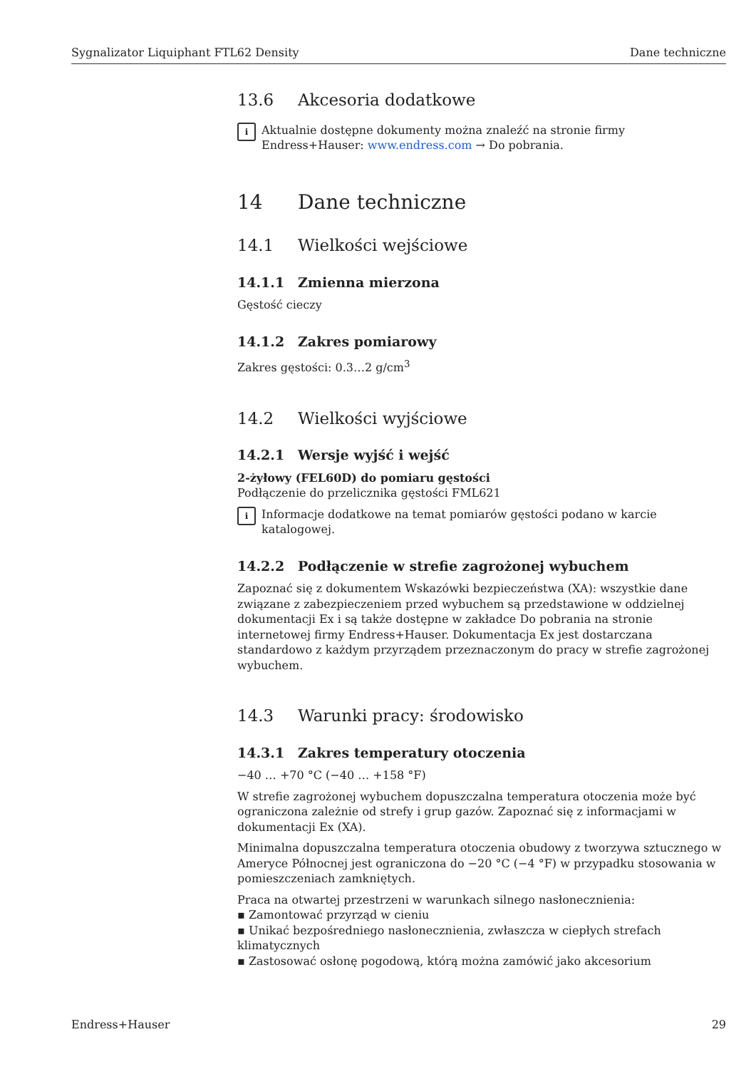Sygnalizator Liquiphant FTL62 Density Dane techniczne
13.6 Akcesoria dodatkowe
i
Aktualnie dostępne dokumenty można znaleźć na stronie firmy Endress+Hauser: www.endress.com → Do pobrania.
14 Dane techniczne
14.1 Wielkości wejściowe
14.1.1 Zmienna mierzona
Gęstość cieczy
14.1.2 Zakres pomiarowy
Zakres gęstości: 0.3…2 g/cm<sup>3</sup>
14.2 Wielkości wyjściowe
14.2.1 Wersje wyjść i wejść
2-żyłowy (FEL60D) do pomiaru gęstości
Podłączenie do przelicznika gęstości FML621
i
Informacje dodatkowe na temat pomiarów gęstości podano w karcie katalogowej.
14.2.2 Podłączenie w strefie zagrożonej wybuchem
Zapoznać się z dokumentem Wskazówki bezpieczeństwa (XA): wszystkie dane związane z zabezpieczeniem przed wybuchem są przedstawione w oddzielnej dokumentacji Ex i są także dostępne w zakładce Do pobrania na stronie internetowej firmy Endress+Hauser. Dokumentacja Ex jest dostarczana standardowo z każdym przyrządem przeznaczonym do pracy w strefie zagrożonej wybuchem.
14.3 Warunki pracy: środowisko
14.3.1 Zakres temperatury otoczenia
−40 … +70 °C (−40 … +158 °F)
W strefie zagrożonej wybuchem dopuszczalna temperatura otoczenia może być ograniczona zależnie od strefy i grup gazów. Zapoznać się z informacjami w dokumentacji Ex (XA).
Minimalna dopuszczalna temperatura otoczenia obudowy z tworzywa sztucznego w Ameryce Północnej jest ograniczona do −20 °C (−4 °F) w przypadku stosowania w pomieszczeniach zamkniętych.
Praca na otwartej przestrzeni w warunkach silnego nasłonecznienia:
▪ Zamontować przyrząd w cieniu
▪ Unikać bezpośredniego nasłonecznienia, zwłaszcza w ciepłych strefach klimatycznych
▪ Zastosować osłonę pogodową, którą można zamówić jako akcesorium
Endress+Hauser 29